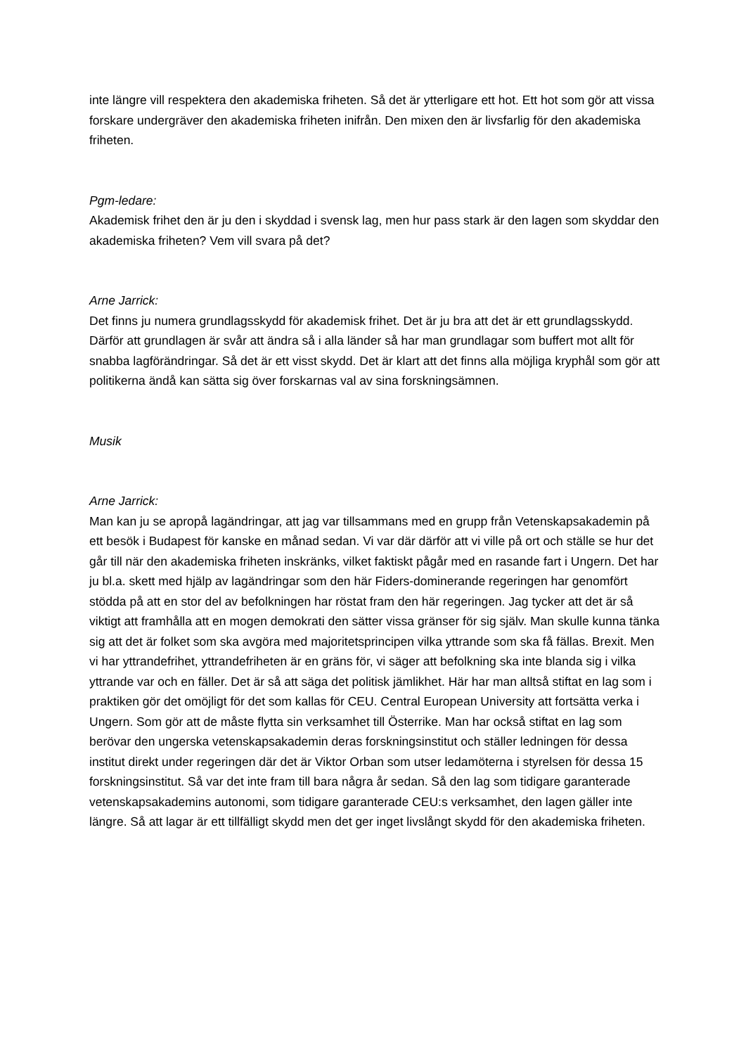inte längre vill respektera den akademiska friheten. Så det är ytterligare ett hot. Ett hot som gör att vissa forskare undergräver den akademiska friheten inifrån. Den mixen den är livsfarlig för den akademiska friheten.
Pgm-ledare:
Akademisk frihet den är ju den i skyddad i svensk lag, men hur pass stark är den lagen som skyddar den akademiska friheten? Vem vill svara på det?
Arne Jarrick:
Det finns ju numera grundlagsskydd för akademisk frihet. Det är ju bra att det är ett grundlagsskydd. Därför att grundlagen är svår att ändra så i alla länder så har man grundlagar som buffert mot allt för snabba lagförändringar. Så det är ett visst skydd. Det är klart att det finns alla möjliga kryphål som gör att politikerna ändå kan sätta sig över forskarnas val av sina forskningsämnen.
Musik
Arne Jarrick:
Man kan ju se apropå lagändringar, att jag var tillsammans med en grupp från Vetenskapsakademin på ett besök i Budapest för kanske en månad sedan. Vi var där därför att vi ville på ort och ställe se hur det går till när den akademiska friheten inskränks, vilket faktiskt pågår med en rasande fart i Ungern. Det har ju bl.a. skett med hjälp av lagändringar som den här Fiders-dominerande regeringen har genomfört stödda på att en stor del av befolkningen har röstat fram den här regeringen. Jag tycker att det är så viktigt att framhålla att en mogen demokrati den sätter vissa gränser för sig själv. Man skulle kunna tänka sig att det är folket som ska avgöra med majoritetsprincipen vilka yttrande som ska få fällas. Brexit. Men vi har yttrandefrihet, yttrandefriheten är en gräns för, vi säger att befolkning ska inte blanda sig i vilka yttrande var och en fäller. Det är så att säga det politisk jämlikhet. Här har man alltså stiftat en lag som i praktiken gör det omöjligt för det som kallas för CEU. Central European University att fortsätta verka i Ungern. Som gör att de måste flytta sin verksamhet till Österrike. Man har också stiftat en lag som berövar den ungerska vetenskapsakademin deras forskningsinstitut och ställer ledningen för dessa institut direkt under regeringen där det är Viktor Orban som utser ledamöterna i styrelsen för dessa 15 forskningsinstitut. Så var det inte fram till bara några år sedan. Så den lag som tidigare garanterade vetenskapsakademins autonomi, som tidigare garanterade CEU:s verksamhet, den lagen gäller inte längre. Så att lagar är ett tillfälligt skydd men det ger inget livslångt skydd för den akademiska friheten.